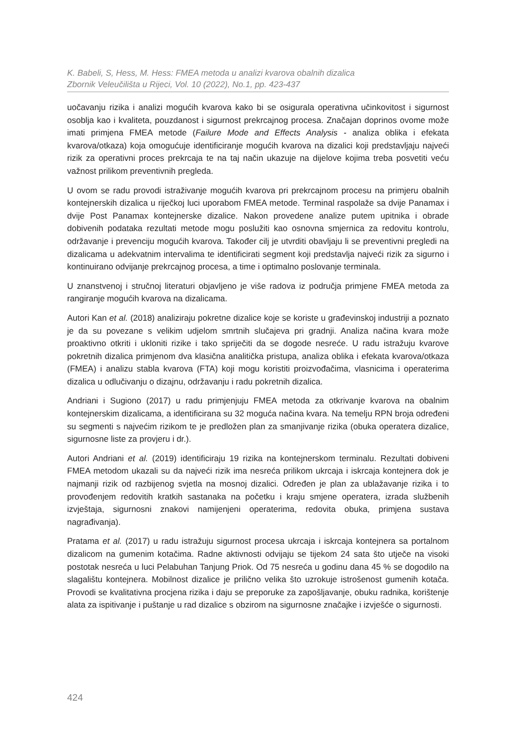K. Babeli, S, Hess, M. Hess: FMEA metoda u analizi kvarova obalnih dizalica
Zbornik Veleučilišta u Rijeci, Vol. 10 (2022), No.1, pp. 423-437
uočavanju rizika i analizi mogućih kvarova kako bi se osigurala operativna učinkovitost i sigurnost osoblja kao i kvaliteta, pouzdanost i sigurnost prekrcajnog procesa. Značajan doprinos ovome može imati primjena FMEA metode (Failure Mode and Effects Analysis - analiza oblika i efekata kvarova/otkaza) koja omogućuje identificiranje mogućih kvarova na dizalici koji predstavljaju najveći rizik za operativni proces prekrcaja te na taj način ukazuje na dijelove kojima treba posvetiti veću važnost prilikom preventivnih pregleda.
U ovom se radu provodi istraživanje mogućih kvarova pri prekrcajnom procesu na primjeru obalnih kontejnerskih dizalica u riječkoj luci uporabom FMEA metode. Terminal raspolaže sa dvije Panamax i dvije Post Panamax kontejnerske dizalice. Nakon provedene analize putem upitnika i obrade dobivenih podataka rezultati metode mogu poslužiti kao osnovna smjernica za redovitu kontrolu, održavanje i prevenciju mogućih kvarova. Također cilj je utvrditi obavljaju li se preventivni pregledi na dizalicama u adekvatnim intervalima te identificirati segment koji predstavlja najveći rizik za sigurno i kontinuirano odvijanje prekrcajnog procesa, a time i optimalno poslovanje terminala.
U znanstvenoj i stručnoj literaturi objavljeno je više radova iz područja primjene FMEA metoda za rangiranje mogućih kvarova na dizalicama.
Autori Kan et al. (2018) analiziraju pokretne dizalice koje se koriste u građevinskoj industriji a poznato je da su povezane s velikim udjelom smrtnih slučajeva pri gradnji. Analiza načina kvara može proaktivno otkriti i ukloniti rizike i tako spriječiti da se dogode nesreće. U radu istražuju kvarove pokretnih dizalica primjenom dva klasična analitička pristupa, analiza oblika i efekata kvarova/otkaza (FMEA) i analizu stabla kvarova (FTA) koji mogu koristiti proizvođačima, vlasnicima i operaterima dizalica u odlučivanju o dizajnu, održavanju i radu pokretnih dizalica.
Andriani i Sugiono (2017) u radu primjenjuju FMEA metoda za otkrivanje kvarova na obalnim kontejnerskim dizalicama, a identificirana su 32 moguća načina kvara. Na temelju RPN broja određeni su segmenti s najvećim rizikom te je predložen plan za smanjivanje rizika (obuka operatera dizalice, sigurnosne liste za provjeru i dr.).
Autori Andriani et al. (2019) identificiraju 19 rizika na kontejnerskom terminalu. Rezultati dobiveni FMEA metodom ukazali su da najveći rizik ima nesreća prilikom ukrcaja i iskrcaja kontejnera dok je najmanji rizik od razbijenog svjetla na mosnoj dizalici. Određen je plan za ublažavanje rizika i to provođenjem redovitih kratkih sastanaka na početku i kraju smjene operatera, izrada službenih izvještaja, sigurnosni znakovi namijenjeni operaterima, redovita obuka, primjena sustava nagrađivanja).
Pratama et al. (2017) u radu istražuju sigurnost procesa ukrcaja i iskrcaja kontejnera sa portalnom dizalicom na gumenim kotačima. Radne aktivnosti odvijaju se tijekom 24 sata što utječe na visoki postotak nesreća u luci Pelabuhan Tanjung Priok. Od 75 nesreća u godinu dana 45 % se dogodilo na slagalištu kontejnera. Mobilnost dizalice je prilično velika što uzrokuje istrošenost gumenih kotača. Provodi se kvalitativna procjena rizika i daju se preporuke za zapošljavanje, obuku radnika, korištenje alata za ispitivanje i puštanje u rad dizalice s obzirom na sigurnosne značajke i izvješće o sigurnosti.
424